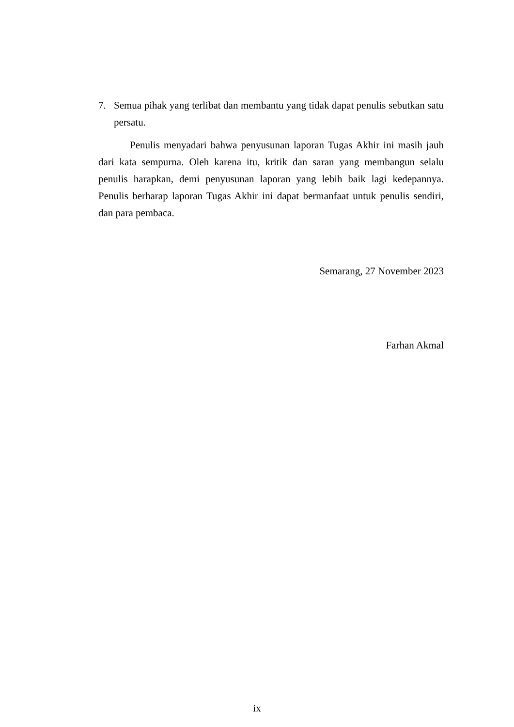7. Semua pihak yang terlibat dan membantu yang tidak dapat penulis sebutkan satu persatu.
Penulis menyadari bahwa penyusunan laporan Tugas Akhir ini masih jauh dari kata sempurna. Oleh karena itu, kritik dan saran yang membangun selalu penulis harapkan, demi penyusunan laporan yang lebih baik lagi kedepannya. Penulis berharap laporan Tugas Akhir ini dapat bermanfaat untuk penulis sendiri, dan para pembaca.
Semarang, 27 November 2023
Farhan Akmal
ix